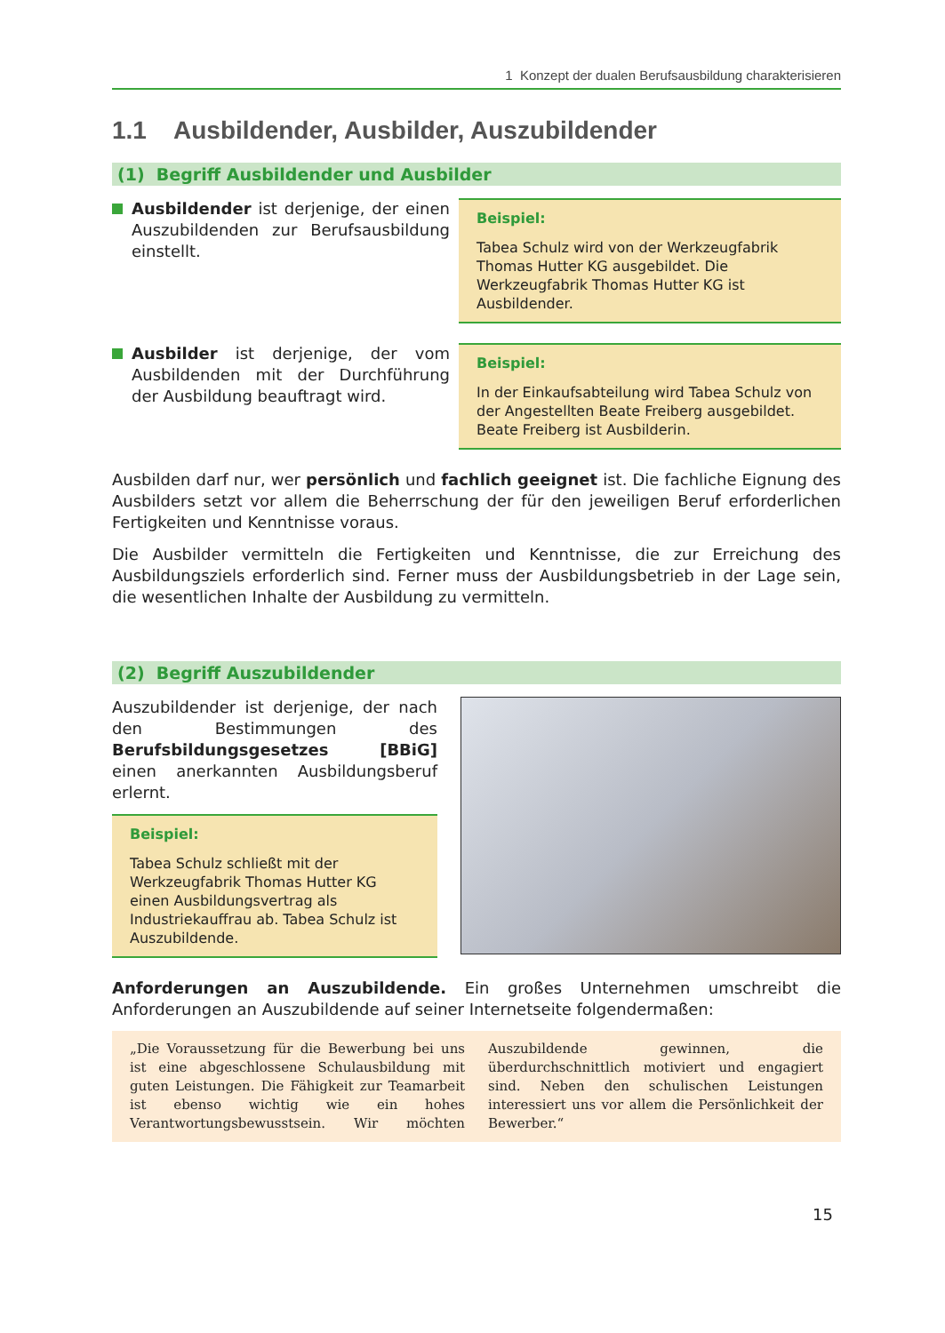1 Konzept der dualen Berufsausbildung charakterisieren
1.1 Ausbildender, Ausbilder, Auszubildender
(1) Begriff Ausbildender und Ausbilder
Ausbildender ist derjenige, der einen Auszubildenden zur Berufsausbildung einstellt.
Beispiel:
Tabea Schulz wird von der Werkzeugfabrik Thomas Hutter KG ausgebildet. Die Werkzeugfabrik Thomas Hutter KG ist Ausbildender.
Ausbilder ist derjenige, der vom Ausbildenden mit der Durchführung der Ausbildung beauftragt wird.
Beispiel:
In der Einkaufsabteilung wird Tabea Schulz von der Angestellten Beate Freiberg ausgebildet. Beate Freiberg ist Ausbilderin.
Ausbilden darf nur, wer persönlich und fachlich geeignet ist. Die fachliche Eignung des Ausbilders setzt vor allem die Beherrschung der für den jeweiligen Beruf erforderlichen Fertigkeiten und Kenntnisse voraus.
Die Ausbilder vermitteln die Fertigkeiten und Kenntnisse, die zur Erreichung des Ausbildungsziels erforderlich sind. Ferner muss der Ausbildungsbetrieb in der Lage sein, die wesentlichen Inhalte der Ausbildung zu vermitteln.
(2) Begriff Auszubildender
Auszubildender ist derjenige, der nach den Bestimmungen des Berufsbildungsgesetzes [BBiG] einen anerkannten Ausbildungsberuf erlernt.
Beispiel:
Tabea Schulz schließt mit der Werkzeugfabrik Thomas Hutter KG einen Ausbildungsvertrag als Industriekauffrau ab. Tabea Schulz ist Auszubildende.
Anforderungen an Auszubildende. Ein großes Unternehmen umschreibt die Anforderungen an Auszubildende auf seiner Internetseite folgendermaßen:
„Die Voraussetzung für die Bewerbung bei uns ist eine abgeschlossene Schulausbildung mit guten Leistungen. Die Fähigkeit zur Teamarbeit ist ebenso wichtig wie ein hohes Verantwortungsbewusstsein. Wir möchten Auszubildende gewinnen, die überdurchschnittlich motiviert und engagiert sind. Neben den schulischen Leistungen interessiert uns vor allem die Persönlichkeit der Bewerber.“
15